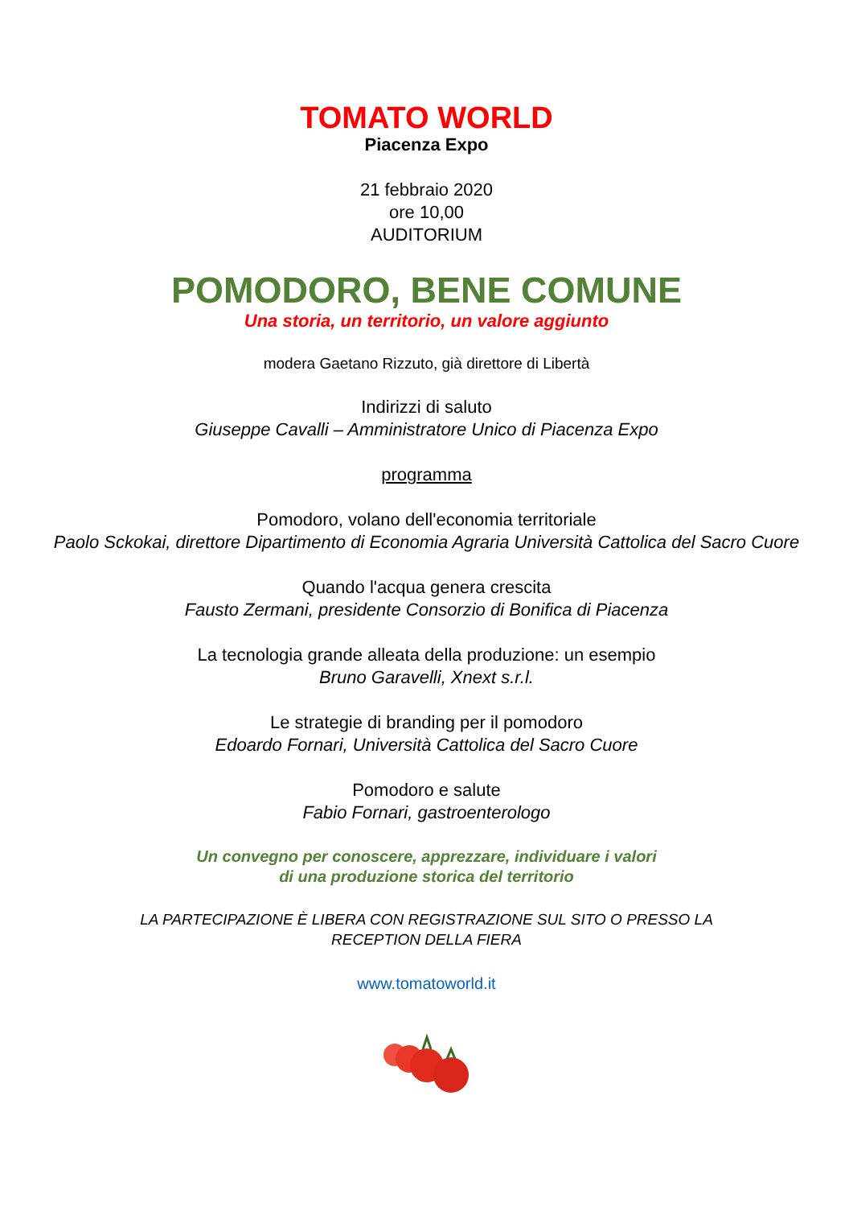TOMATO WORLD
Piacenza Expo
21 febbraio 2020
ore 10,00
AUDITORIUM
POMODORO, BENE COMUNE
Una storia, un territorio, un valore aggiunto
modera Gaetano Rizzuto, già direttore di Libertà
Indirizzi di saluto
Giuseppe Cavalli – Amministratore Unico di Piacenza Expo
programma
Pomodoro, volano dell'economia territoriale
Paolo Sckokai, direttore Dipartimento di Economia Agraria Università Cattolica del Sacro Cuore
Quando l'acqua genera crescita
Fausto Zermani, presidente Consorzio di Bonifica di Piacenza
La tecnologia grande alleata della produzione: un esempio
Bruno Garavelli, Xnext s.r.l.
Le strategie di branding per il pomodoro
Edoardo Fornari, Università Cattolica del Sacro Cuore
Pomodoro e salute
Fabio Fornari, gastroenterologo
Un convegno per conoscere, apprezzare, individuare i valori
di una produzione storica del territorio
LA PARTECIPAZIONE È LIBERA CON REGISTRAZIONE SUL SITO O PRESSO LA
RECEPTION DELLA FIERA
www.tomatoworld.it